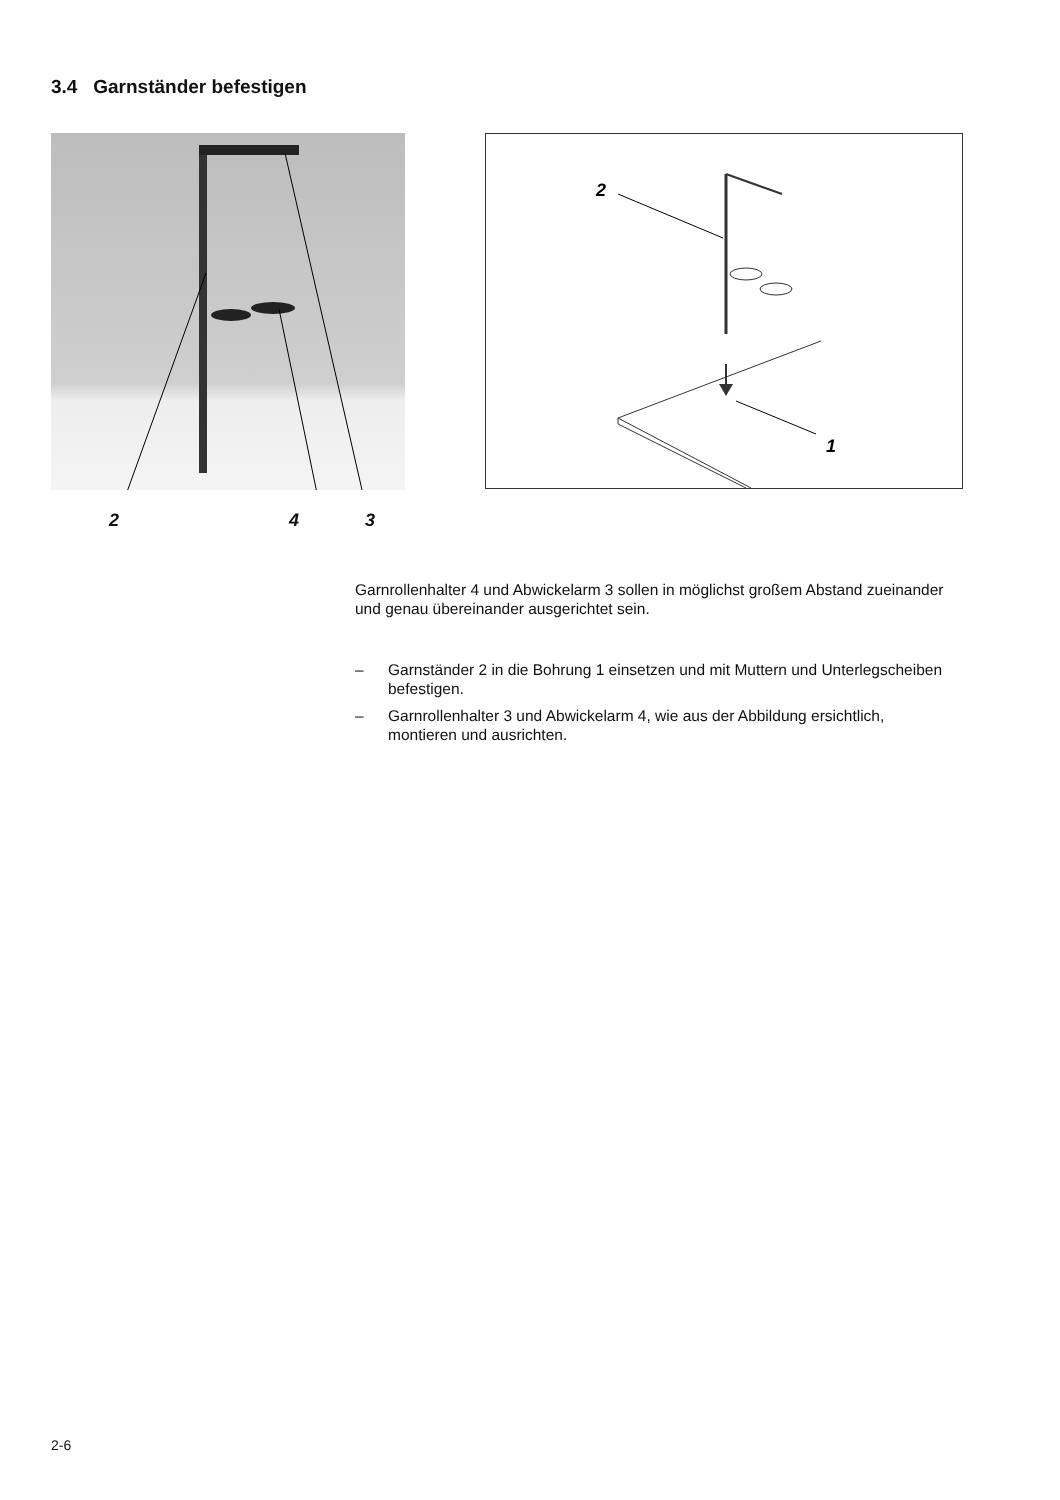3.4 Garnständer befestigen
2 4 3
2
1
Garnrollenhalter 4 und Abwickelarm 3 sollen in möglichst großem Abstand zueinander und genau übereinander ausgerichtet sein.
– Garnständer 2 in die Bohrung 1 einsetzen und mit Muttern und Unterlegscheiben befestigen.
– Garnrollenhalter 3 und Abwickelarm 4, wie aus der Abbildung ersichtlich, montieren und ausrichten.
2-6